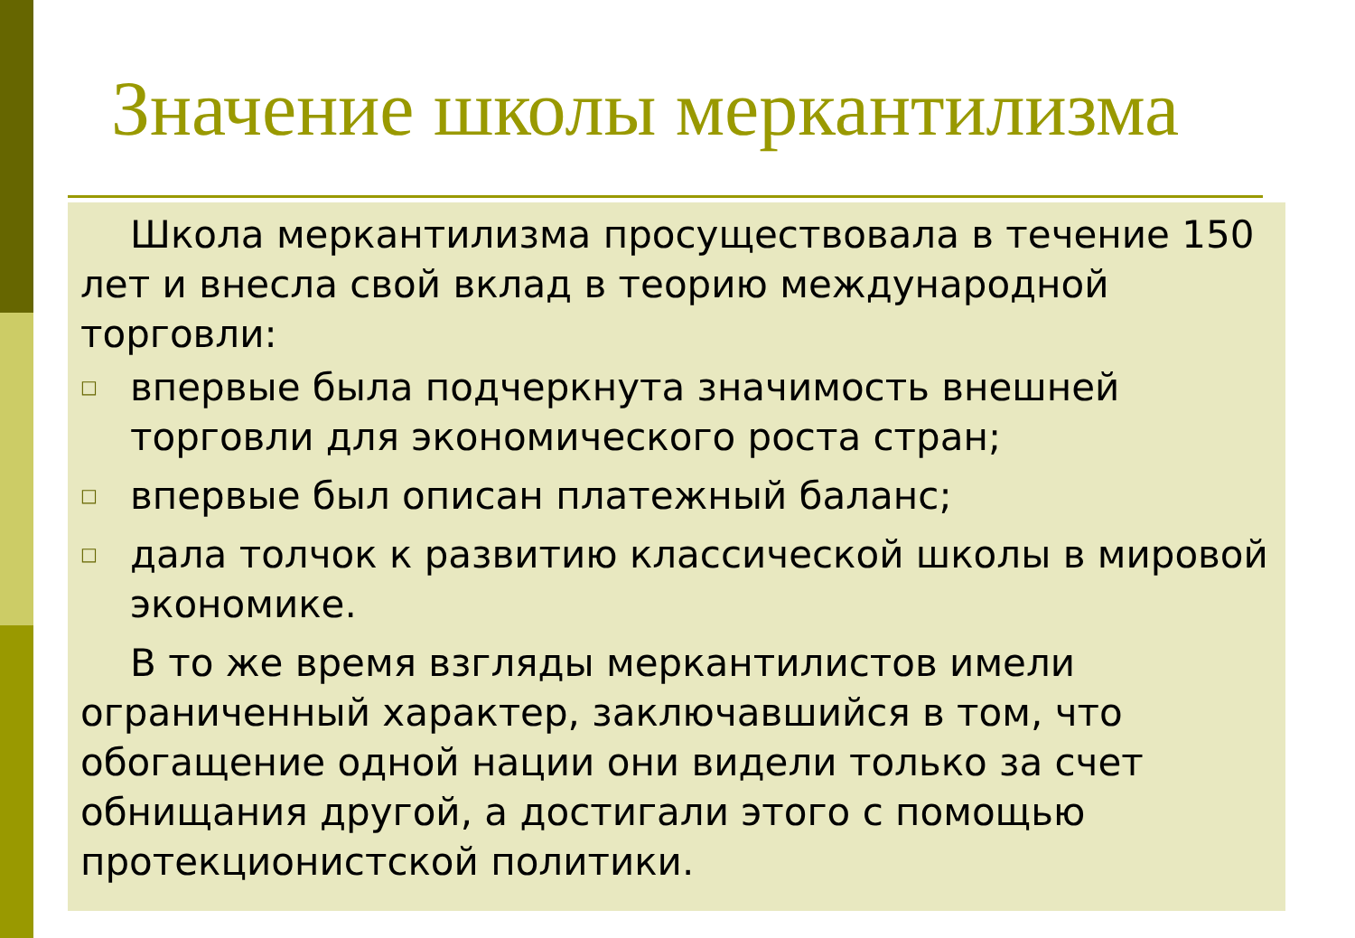Значение школы меркантилизма
Школа меркантилизма просуществовала в течение 150 лет и внесла свой вклад в теорию международной торговли:
□ впервые была подчеркнута значимость внешней торговли для экономического роста стран;
□ впервые был описан платежный баланс;
□ дала толчок к развитию классической школы в мировой экономике.
В то же время взгляды меркантилистов имели ограниченный характер, заключавшийся в том, что обогащение одной нации они видели только за счет обнищания другой, а достигали этого с помощью протекционистской политики.